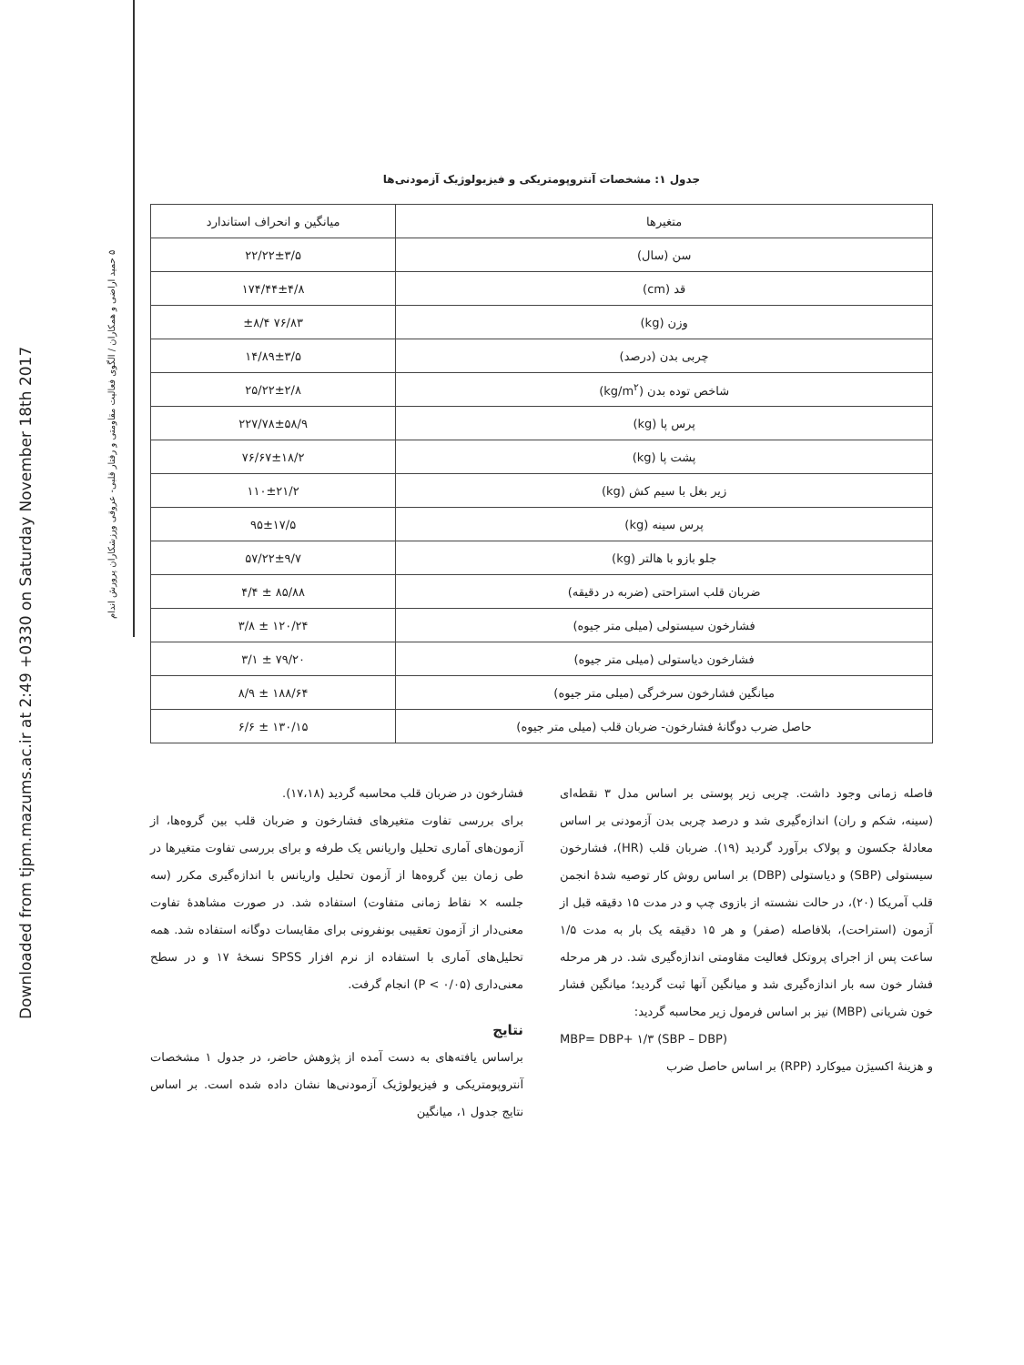Downloaded from tjpm.mazums.ac.ir at 2:49 +0330 on Saturday November 18th 2017
۵ حمید اراضی و همکاران / الگوی فعالیت مقاومتی و رفتار قلبی- عروقی ورزشکاران پرورش اندام
جدول ۱: مشخصات آنتروپومتریکی و فیزیولوژیک آزمودنی‌ها
| متغیرها | میانگین و انحراف استاندارد |
| --- | --- |
| سن (سال) | ۲۲/۲۲±۳/۵ |
| قد (cm) | ۱۷۴/۴۴±۴/۸ |
| وزن (kg) | ۷۶/۸۳ ±۸/۴ |
| چربی بدن (درصد) | ۱۴/۸۹±۳/۵ |
| شاخص توده بدن (kg/m<sup>۲</sup>) | ۲۵/۲۲±۲/۸ |
| پرس پا (kg) | ۲۲۷/۷۸±۵۸/۹ |
| پشت پا (kg) | ۷۶/۶۷±۱۸/۲ |
| زیر بغل با سیم کش (kg) | ۱۱۰±۲۱/۲ |
| پرس سینه (kg) | ۹۵±۱۷/۵ |
| جلو بازو با هالتر (kg) | ۵۷/۲۲±۹/۷ |
| ضربان قلب استراحتی (ضربه در دقیقه) | ۸۵/۸۸ ± ۴/۴ |
| فشارخون سیستولی (میلی متر جیوه) | ۱۲۰/۲۴ ± ۳/۸ |
| فشارخون دیاستولی (میلی متر جیوه) | ۷۹/۲۰ ± ۳/۱ |
| میانگین فشارخون سرخرگی (میلی متر جیوه) | ۱۸۸/۶۴ ± ۸/۹ |
| حاصل ضرب دوگانهٔ فشارخون- ضربان قلب (میلی متر جیوه) | ۱۳۰/۱۵ ± ۶/۶ |
فاصله زمانی وجود داشت. چربی زیر پوستی بر اساس مدل ۳ نقطه‌ای (سینه، شکم و ران) اندازه‌گیری شد و درصد چربی بدن آزمودنی بر اساس معادلهٔ جکسون و پولاک برآورد گردید (۱۹). ضربان قلب (HR)، فشارخون سیستولی (SBP) و دیاستولی (DBP) بر اساس روش کار توصیه شدهٔ انجمن قلب آمریکا (۲۰)، در حالت نشسته از بازوی چپ و در مدت ۱۵ دقیقه قبل از آزمون (استراحت)، بلافاصله (صفر) و هر ۱۵ دقیقه یک بار به مدت ۱/۵ ساعت پس از اجرای پروتکل فعالیت مقاومتی اندازه‌گیری شد. در هر مرحله فشار خون سه بار اندازه‌گیری شد و میانگین آنها ثبت گردید؛ میانگین فشار خون شریانی (MBP) نیز بر اساس فرمول زیر محاسبه گردید:
MBP= DBP+ ۱/۳ (SBP – DBP)
و هزینهٔ اکسیژن میوکارد (RPP) بر اساس حاصل ضرب
فشارخون در ضربان قلب محاسبه گردید (۱۷،۱۸).
برای بررسی تفاوت متغیرهای فشارخون و ضربان قلب بین گروه‌ها، از آزمون‌های آماری تحلیل واریانس یک طرفه و برای بررسی تفاوت متغیرها در طی زمان بین گروه‌ها از آزمون تحلیل واریانس با اندازه‌گیری مکرر (سه جلسه × نقاط زمانی متفاوت) استفاده شد. در صورت مشاهدهٔ تفاوت معنی‌دار از آزمون تعقیبی بونفرونی برای مقایسات دوگانه استفاده شد. همه تحلیل‌های آماری با استفاده از نرم افزار SPSS نسخهٔ ۱۷ و در سطح معنی‌داری (P < ۰/۰۵) انجام گرفت.
نتایج
براساس یافته‌های به دست آمده از پژوهش حاضر، در جدول ۱ مشخصات آنتروپومتریکی و فیزیولوژیک آزمودنی‌ها نشان داده شده است. بر اساس نتایج جدول ۱، میانگین